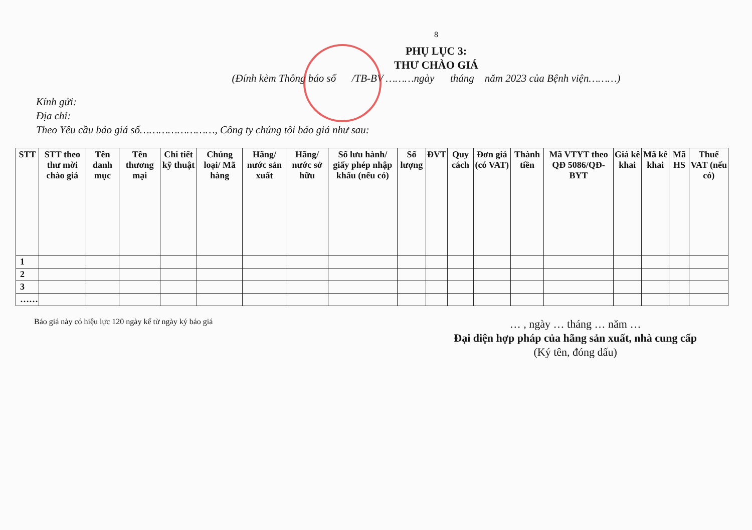8
PHỤ LỤC 3:
THƯ CHÀO GIÁ
(Đính kèm Thông báo số /TB-BV ………ngày tháng năm 2023 của Bệnh viện………)
Kính gửi:
Địa chỉ:
Theo Yêu cầu báo giá số……………………, Công ty chúng tôi báo giá như sau:
| STT | STT theo thư mời chào giá | Tên danh mục | Tên thương mại | Chi tiết kỹ thuật | Chủng loại/ Mã hàng | Hãng/ nước sản xuất | Hãng/ nước sở hữu | Số lưu hành/ giấy phép nhập khẩu (nếu có) | Số lượng | ĐVT | Quy cách | Đơn giá (có VAT) | Thành tiền | Mã VTYT theo QĐ 5086/QĐ-BYT | Giá kê khai | Mã kê khai | Mã HS | Thuế VAT (nếu có) |
| --- | --- | --- | --- | --- | --- | --- | --- | --- | --- | --- | --- | --- | --- | --- | --- | --- | --- | --- |
| 1 | | | | | | | | | | | | | | | | | | |
| 2 | | | | | | | | | | | | | | | | | | |
| 3 | | | | | | | | | | | | | | | | | | |
| …… | | | | | | | | | | | | | | | | | | |
Báo giá này có hiệu lực 120 ngày kể từ ngày ký báo giá
… , ngày … tháng … năm …
Đại diện hợp pháp của hãng sản xuất, nhà cung cấp
(Ký tên, đóng dấu)